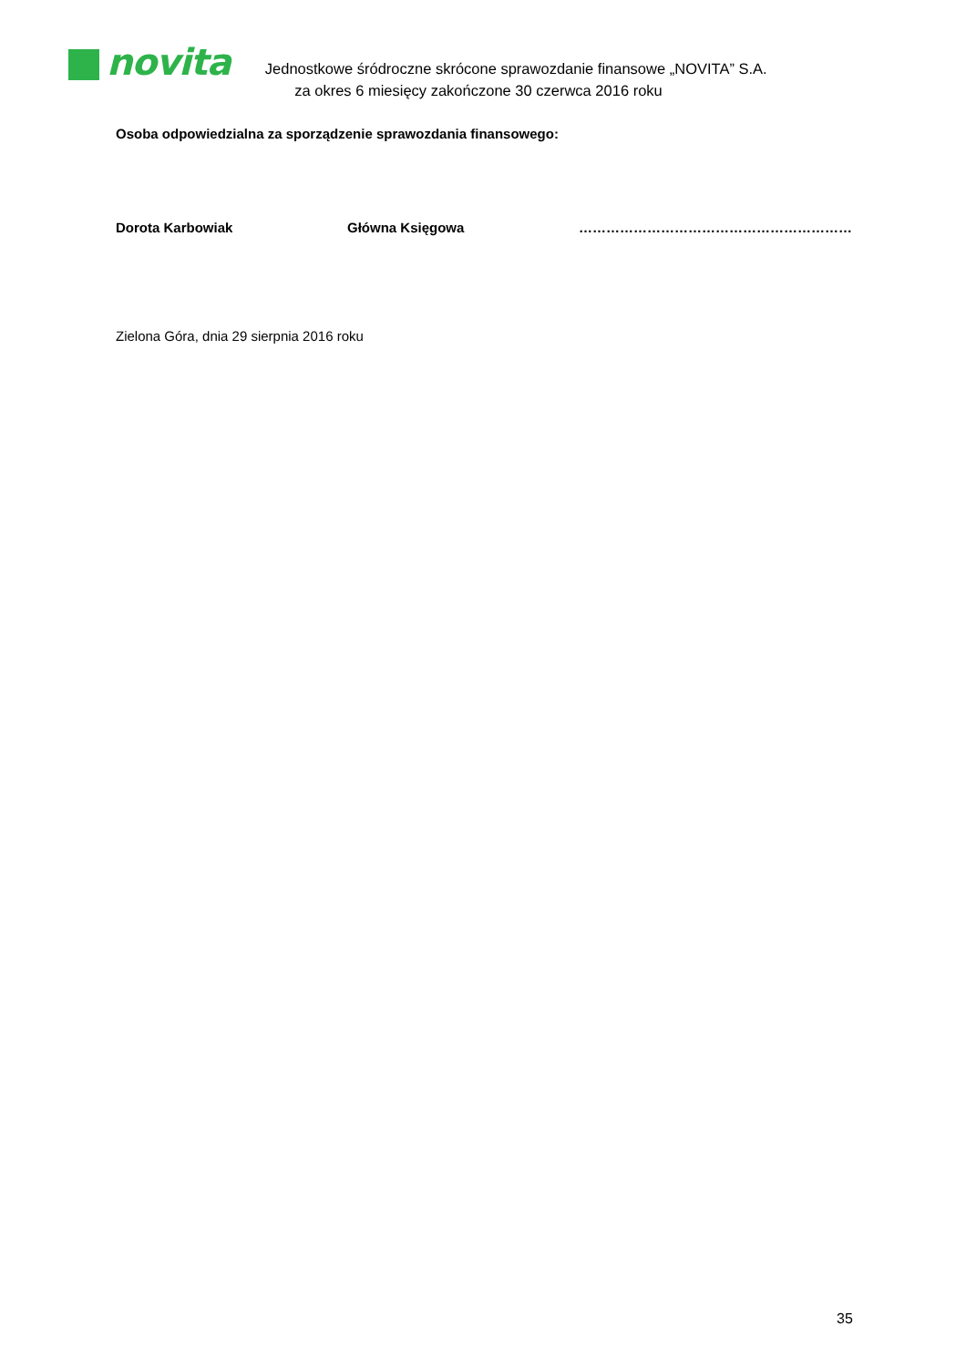novita
Jednostkowe śródroczne skrócone sprawozdanie finansowe „NOVITA” S.A.
za okres 6 miesięcy zakończone 30 czerwca 2016 roku
Osoba odpowiedzialna za sporządzenie sprawozdania finansowego:
Dorota Karbowiak Główna Księgowa ……………………………………………………
Zielona Góra, dnia 29 sierpnia 2016 roku
35